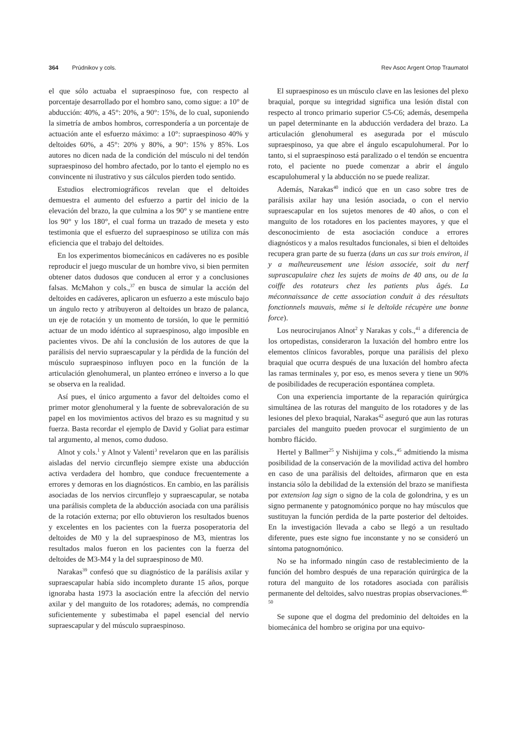364 Prúdnikov y cols. Rev Asoc Argent Ortop Traumatol
el que sólo actuaba el supraespinoso fue, con respecto al porcentaje desarrollado por el hombro sano, como sigue: a 10° de abducción: 40%, a 45°: 20%, a 90°: 15%, de lo cual, suponiendo la simetría de ambos hombros, correspondería a un porcentaje de actuación ante el esfuerzo máximo: a 10°: supraespinoso 40% y deltoides 60%, a 45°: 20% y 80%, a 90°: 15% y 85%. Los autores no dicen nada de la condición del músculo ni del tendón supraespinoso del hombro afectado, por lo tanto el ejemplo no es convincente ni ilustrativo y sus cálculos pierden todo sentido.
Estudios electromiográficos revelan que el deltoides demuestra el aumento del esfuerzo a partir del inicio de la elevación del brazo, la que culmina a los 90° y se mantiene entre los 90° y los 180°, el cual forma un trazado de meseta y esto testimonia que el esfuerzo del supraespinoso se utiliza con más eficiencia que el trabajo del deltoides.
En los experimentos biomecánicos en cadáveres no es posible reproducir el juego muscular de un hombre vivo, si bien permiten obtener datos dudosos que conducen al error y a conclusiones falsas. McMahon y cols.,<sup>37</sup> en busca de simular la acción del deltoides en cadáveres, aplicaron un esfuerzo a este músculo bajo un ángulo recto y atribuyeron al deltoides un brazo de palanca, un eje de rotación y un momento de torsión, lo que le permitió actuar de un modo idéntico al supraespinoso, algo imposible en pacientes vivos. De ahí la conclusión de los autores de que la parálisis del nervio supraescapular y la pérdida de la función del músculo supraespinoso influyen poco en la función de la articulación glenohumeral, un planteo erróneo e inverso a lo que se observa en la realidad.
Así pues, el único argumento a favor del deltoides como el primer motor glenohumeral y la fuente de sobrevaloración de su papel en los movimientos activos del brazo es su magnitud y su fuerza. Basta recordar el ejemplo de David y Goliat para estimar tal argumento, al menos, como dudoso.
Alnot y cols.<sup>1</sup> y Alnot y Valenti<sup>3</sup> revelaron que en las parálisis aisladas del nervio circunflejo siempre existe una abducción activa verdadera del hombro, que conduce frecuentemente a errores y demoras en los diagnósticos. En cambio, en las parálisis asociadas de los nervios circunflejo y supraescapular, se notaba una parálisis completa de la abducción asociada con una parálisis de la rotación externa; por ello obtuvieron los resultados buenos y excelentes en los pacientes con la fuerza posoperatoria del deltoides de M0 y la del supraespinoso de M3, mientras los resultados malos fueron en los pacientes con la fuerza del deltoides de M3-M4 y la del supraespinoso de M0.
Narakas<sup>39</sup> confesó que su diagnóstico de la parálisis axilar y supraescapular había sido incompleto durante 15 años, porque ignoraba hasta 1973 la asociación entre la afección del nervio axilar y del manguito de los rotadores; además, no comprendía suficientemente y subestimaba el papel esencial del nervio supraescapular y del músculo supraespinoso.
El supraespinoso es un músculo clave en las lesiones del plexo braquial, porque su integridad significa una lesión distal con respecto al tronco primario superior C5-C6; además, desempeña un papel determinante en la abducción verdadera del brazo. La articulación glenohumeral es asegurada por el músculo supraespinoso, ya que abre el ángulo escapulohumeral. Por lo tanto, si el supraespinoso está paralizado o el tendón se encuentra roto, el paciente no puede comenzar a abrir el ángulo escapulohumeral y la abducción no se puede realizar.
Además, Narakas<sup>40</sup> indicó que en un caso sobre tres de parálisis axilar hay una lesión asociada, o con el nervio supraescapular en los sujetos menores de 40 años, o con el manguito de los rotadores en los pacientes mayores, y que el desconocimiento de esta asociación conduce a errores diagnósticos y a malos resultados funcionales, si bien el deltoides recupera gran parte de su fuerza (dans un cas sur trois environ, il y a malheureusement une lésion associée, soit du nerf suprascapulaire chez les sujets de moins de 40 ans, ou de la coiffe des rotateurs chez les patients plus âgés. La méconnaissance de cette association conduit à des réesultats fonctionnels mauvais, même si le deltoïde récupère une bonne force).
Los neurocirujanos Alnot<sup>2</sup> y Narakas y cols.,<sup>41</sup> a diferencia de los ortopedistas, consideraron la luxación del hombro entre los elementos clínicos favorables, porque una parálisis del plexo braquial que ocurra después de una luxación del hombro afecta las ramas terminales y, por eso, es menos severa y tiene un 90% de posibilidades de recuperación espontánea completa.
Con una experiencia importante de la reparación quirúrgica simultánea de las roturas del manguito de los rotadores y de las lesiones del plexo braquial, Narakas<sup>42</sup> aseguró que aun las roturas parciales del manguito pueden provocar el surgimiento de un hombro flácido.
Hertel y Ballmer<sup>25</sup> y Nishijima y cols.,<sup>45</sup> admitiendo la misma posibilidad de la conservación de la movilidad activa del hombro en caso de una parálisis del deltoides, afirmaron que en esta instancia sólo la debilidad de la extensión del brazo se manifiesta por extension lag sign o signo de la cola de golondrina, y es un signo permanente y patognomónico porque no hay músculos que sustituyan la función perdida de la parte posterior del deltoides. En la investigación llevada a cabo se llegó a un resultado diferente, pues este signo fue inconstante y no se consideró un síntoma patognomónico.
No se ha informado ningún caso de restablecimiento de la función del hombro después de una reparación quirúrgica de la rotura del manguito de los rotadores asociada con parálisis permanente del deltoides, salvo nuestras propias observaciones.<sup>48-50</sup>
Se supone que el dogma del predominio del deltoides en la biomecánica del hombro se origina por una equivo-